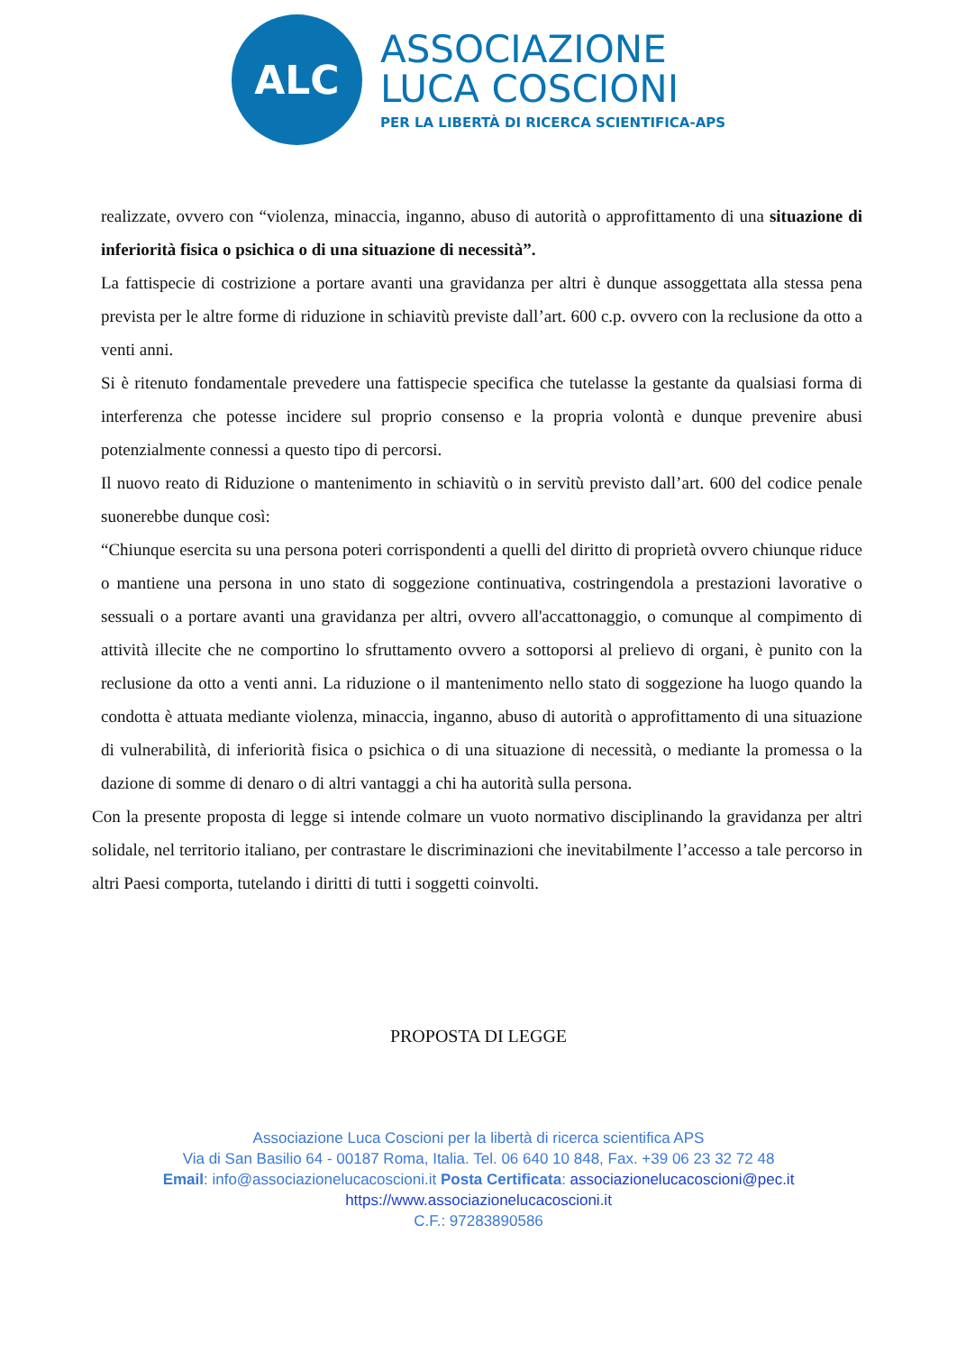ALC
ASSOCIAZIONE
LUCA COSCIONI
PER LA LIBERTÀ DI RICERCA SCIENTIFICA-APS
realizzate, ovvero con “violenza, minaccia, inganno, abuso di autorità o approfittamento di una situazione di inferiorità fisica o psichica o di una situazione di necessità”.
La fattispecie di costrizione a portare avanti una gravidanza per altri è dunque assoggettata alla stessa pena prevista per le altre forme di riduzione in schiavitù previste dall’art. 600 c.p. ovvero con la reclusione da otto a venti anni.
Si è ritenuto fondamentale prevedere una fattispecie specifica che tutelasse la gestante da qualsiasi forma di interferenza che potesse incidere sul proprio consenso e la propria volontà e dunque prevenire abusi potenzialmente connessi a questo tipo di percorsi.
Il nuovo reato di Riduzione o mantenimento in schiavitù o in servitù previsto dall’art. 600 del codice penale suonerebbe dunque così:
“Chiunque esercita su una persona poteri corrispondenti a quelli del diritto di proprietà ovvero chiunque riduce o mantiene una persona in uno stato di soggezione continuativa, costringendola a prestazioni lavorative o sessuali o a portare avanti una gravidanza per altri, ovvero all'accattonaggio, o comunque al compimento di attività illecite che ne comportino lo sfruttamento ovvero a sottoporsi al prelievo di organi, è punito con la reclusione da otto a venti anni. La riduzione o il mantenimento nello stato di soggezione ha luogo quando la condotta è attuata mediante violenza, minaccia, inganno, abuso di autorità o approfittamento di una situazione di vulnerabilità, di inferiorità fisica o psichica o di una situazione di necessità, o mediante la promessa o la dazione di somme di denaro o di altri vantaggi a chi ha autorità sulla persona.
Con la presente proposta di legge si intende colmare un vuoto normativo disciplinando la gravidanza per altri solidale, nel territorio italiano, per contrastare le discriminazioni che inevitabilmente l’accesso a tale percorso in altri Paesi comporta, tutelando i diritti di tutti i soggetti coinvolti.
PROPOSTA DI LEGGE
Associazione Luca Coscioni per la libertà di ricerca scientifica APS
Via di San Basilio 64 - 00187 Roma, Italia. Tel. 06 640 10 848, Fax. +39 06 23 32 72 48
Email: info@associazionelucacoscioni.it Posta Certificata: associazionelucacoscioni@pec.it
https://www.associazionelucacoscioni.it
C.F.: 97283890586